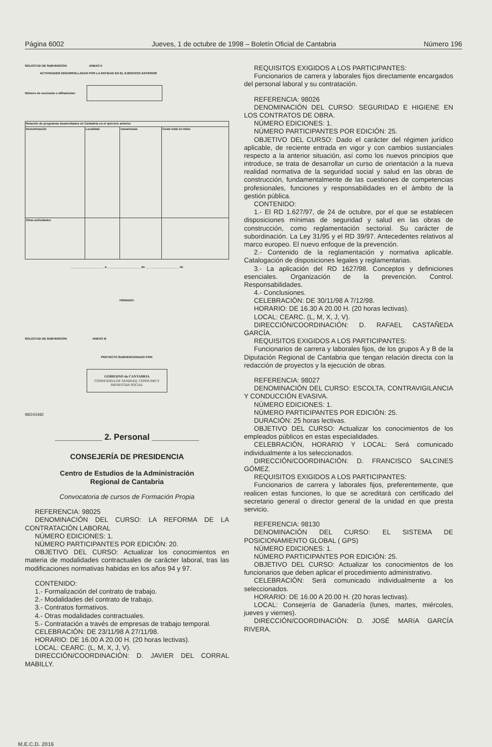Página 6002 Jueves, 1 de octubre de 1998 – Boletín Oficial de Cantabria Número 196
SOLICITUD DE SUBVENCION ANEXO II
ACTIVIDADES DESARROLLADAS POR LA ENTIDAD EN EL EJERCICIO ANTERIOR
Número de socios/as o afiliados/as:
| Relación de programas desarrollados en Cantabria en el ejercicio anterior | | | |
| Denominación | Localidad | Usuarios/as | Coste total en miles |
| Otras actividades | | | |
____________________ a ____________________ de ____________________ de
FIRMADO:
SOLICITUD DE SUBVENCION ANEXO III
PROYECTO SUBVENCIONADO POR:
GOBIERNO de CANTABRIA
CONSEJERIA DE SANIDAD, CONSUMO Y BIENESTAR SOCIAL
98/243482
__________ 2. Personal __________
CONSEJERÍA DE PRESIDENCIA
Centro de Estudios de la Administración
Regional de Cantabria
Convocatoria de cursos de Formación Propia
REFERENCIA: 98025
DENOMINACIÓN DEL CURSO: LA REFORMA DE LA CONTRATACIÓN LABORAL
NÚMERO EDICIONES: 1.
NÚMERO PARTICIPANTES POR EDICIÓN: 20.
OBJETIVO DEL CURSO: Actualizar los conocimientos en materia de modalidades contractuales de carácter laboral, tras las modificaciones normativas habidas en los años 94 y 97.
CONTENIDO:
1.- Formalización del contrato de trabajo.
2.- Modalidades del contrato de trabajo.
3.- Contratos formativos.
4.- Otras modalidades contractuales.
5.- Contratación a través de empresas de trabajo temporal.
CELEBRACIÓN: DE 23/11/98 A 27/11/98.
HORARIO: DE 16.00 A 20.00 H. (20 horas lectivas).
LOCAL: CEARC. (L, M, X, J, V).
DIRECCIÓN/COORDINACIÓN: D. JAVIER DEL CORRAL MABILLY.
REQUISITOS EXIGIDOS A LOS PARTICIPANTES:
Funcionarios de carrera y laborales fijos directamente encargados del personal laboral y su contratación.
REFERENCIA: 98026
DENOMINACIÓN DEL CURSO: SEGURIDAD E HIGIENE EN LOS CONTRATOS DE OBRA.
NÚMERO EDICIONES: 1.
NÚMERO PARTICIPANTES POR EDICIÓN: 25.
OBJETIVO DEL CURSO: Dado el carácter del régimen jurídico aplicable, de reciente entrada en vigor y con cambios sustanciales respecto a la anterior situación, así como los nuevos principios que introduce, se trata de desarrollar un curso de orientación a la nueva realidad normativa de la seguridad social y salud en las obras de construcción, fundamentalmente de las cuestiones de competencias profesionales, funciones y responsabilidades en el ámbito de la gestión pública.
CONTENIDO:
1.- El RD 1.627/97, de 24 de octubre, por el que se establecen disposiciones mínimas de seguridad y salud en las obras de construcción, como reglamentación sectorial. Su carácter de subordinación. La Ley 31/95 y el RD 39/97. Antecedentes relativos al marco europeo. El nuevo enfoque de la prevención.
2.- Contenido de la reglamentación y normativa aplicable. Catalogación de disposiciones legales y reglamentarias.
3.- La aplicación del RD 1627/98. Conceptos y definiciones esenciales. Organización de la prevención. Control. Responsabilidades.
4.- Conclusiones.
CELEBRACIÓN: DE 30/11/98 A 7/12/98.
HORARIO: DE 16.30 A 20.00 H. (20 horas lectivas).
LOCAL: CEARC. (L, M, X, J, V).
DIRECCIÓN/COORDINACIÓN: D. RAFAEL CASTAÑEDA GARCÍA.
REQUISITOS EXIGIDOS A LOS PARTICIPANTES:
Funcionarios de carrera y laborales fijos, de los grupos A y B de la Diputación Regional de Cantabria que tengan relación directa con la redacción de proyectos y la ejecución de obras.
REFERENCIA: 98027
DENOMINACIÓN DEL CURSO: ESCOLTA, CONTRAVIGILANCIA Y CONDUCCIÓN EVASIVA.
NÚMERO EDICIONES: 1.
NÚMERO PARTICIPANTES POR EDICIÓN: 25.
DURACIÓN: 25 horas lectivas.
OBJETIVO DEL CURSO: Actualizar los conocimientos de los empleados públicos en estas especialidades.
CELEBRACIÓN, HORARIO Y LOCAL: Será comunicado individualmente a los seleccionados.
DIRECCIÓN/COORDINACIÓN: D. FRANCISCO SALCINES GÓMEZ.
REQUISITOS EXIGIDOS A LOS PARTICIPANTES:
Funcionarios de carrera y laborales fijos, preferentemente, que realicen estas funciones, lo que se acreditará con certificado del secretario general o director general de la unidad en que presta servicio.
REFERENCIA: 98130
DENOMINACIÓN DEL CURSO: EL SISTEMA DE POSICIONAMIENTO GLOBAL ( GPS)
NÚMERO EDICIONES: 1.
NÚMERO PARTICIPANTES POR EDICIÓN: 25.
OBJETIVO DEL CURSO: Actualizar los conocimientos de los funcionarios que deben aplicar el procedimiento administrativo.
CELEBRACIÓN: Será comunicado individualmente a los seleccionados.
HORARIO: DE 16.00 A 20.00 H. (20 horas lectivas).
LOCAL: Consejería de Ganadería (lunes, martes, miércoles, jueves y viernes).
DIRECCIÓN/COORDINACIÓN: D. JOSÉ MARíA GARCÍA RIVERA.
M.E.C.D. 2016